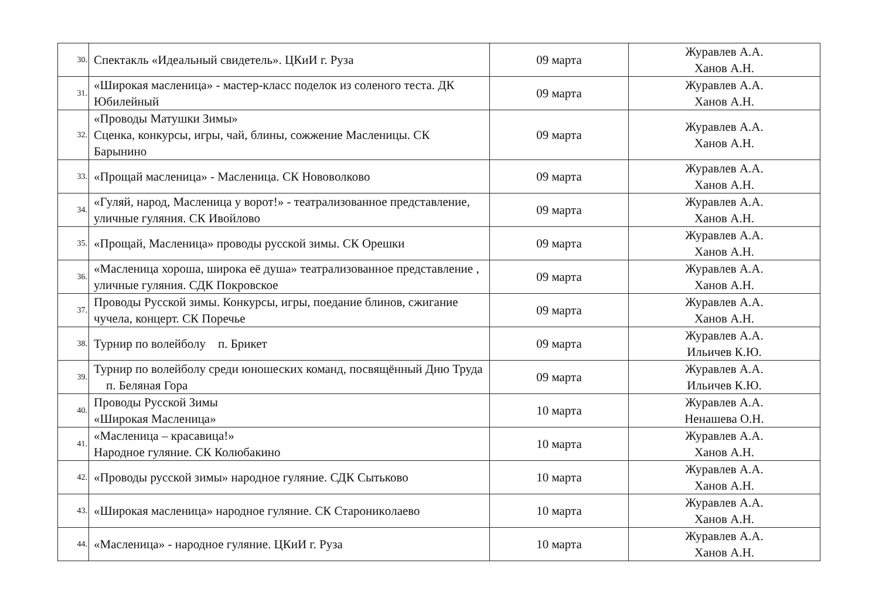| 30. | Спектакль «Идеальный свидетель». ЦКиИ г. Руза | 09 марта | Журавлев А.А. Ханов А.Н. |
| 31. | «Широкая масленица» - мастер-класс поделок из соленого теста. ДК Юбилейный | 09 марта | Журавлев А.А. Ханов А.Н. |
| 32. | «Проводы Матушки Зимы» Сценка, конкурсы, игры, чай, блины, сожжение Масленицы. СК Барынино | 09 марта | Журавлев А.А. Ханов А.Н. |
| 33. | «Прощай масленица» - Масленица. СК Нововолково | 09 марта | Журавлев А.А. Ханов А.Н. |
| 34. | «Гуляй, народ, Масленица у ворот!» - театрализованное представление, уличные гуляния. СК Ивойлово | 09 марта | Журавлев А.А. Ханов А.Н. |
| 35. | «Прощай, Масленица» проводы русской зимы. СК Орешки | 09 марта | Журавлев А.А. Ханов А.Н. |
| 36. | «Масленица хороша, широка её душа» театрализованное представление , уличные гуляния. СДК Покровское | 09 марта | Журавлев А.А. Ханов А.Н. |
| 37. | Проводы Русской зимы. Конкурсы, игры, поедание блинов, сжигание чучела, концерт. СК Поречье | 09 марта | Журавлев А.А. Ханов А.Н. |
| 38. | Турнир по волейболу п. Брикет | 09 марта | Журавлев А.А. Ильичев К.Ю. |
| 39. | Турнир по волейболу среди юношеских команд, посвящённый Дню Труда п. Беляная Гора | 09 марта | Журавлев А.А. Ильичев К.Ю. |
| 40. | Проводы Русской Зимы «Широкая Масленица» | 10 марта | Журавлев А.А. Ненашева О.Н. |
| 41. | «Масленица – красавица!» Народное гуляние. СК Колюбакино | 10 марта | Журавлев А.А. Ханов А.Н. |
| 42. | «Проводы русской зимы» народное гуляние. СДК Сытьково | 10 марта | Журавлев А.А. Ханов А.Н. |
| 43. | «Широкая масленица» народное гуляние. СК Староникoлаево | 10 марта | Журавлев А.А. Ханов А.Н. |
| 44. | «Масленица» - народное гуляние. ЦКиИ г. Руза | 10 марта | Журавлев А.А. Ханов А.Н. |